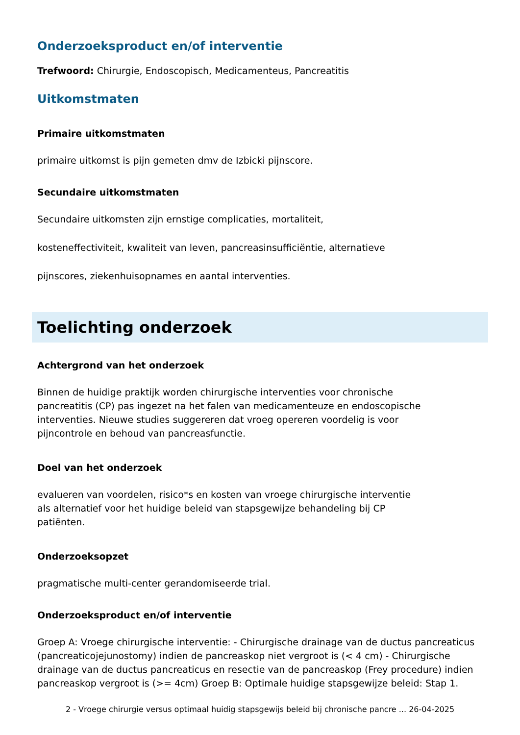Onderzoeksproduct en/of interventie
Trefwoord: Chirurgie, Endoscopisch, Medicamenteus, Pancreatitis
Uitkomstmaten
Primaire uitkomstmaten
primaire uitkomst is pijn gemeten dmv de Izbicki pijnscore.
Secundaire uitkomstmaten
Secundaire uitkomsten zijn ernstige complicaties, mortaliteit,
kosteneffectiviteit, kwaliteit van leven, pancreasinsufficiëntie, alternatieve
pijnscores, ziekenhuisopnames en aantal interventies.
Toelichting onderzoek
Achtergrond van het onderzoek
Binnen de huidige praktijk worden chirurgische interventies voor chronische
pancreatitis (CP) pas ingezet na het falen van medicamenteuze en endoscopische
interventies. Nieuwe studies suggereren dat vroeg opereren voordelig is voor
pijncontrole en behoud van pancreasfunctie.
Doel van het onderzoek
evalueren van voordelen, risico*s en kosten van vroege chirurgische interventie
als alternatief voor het huidige beleid van stapsgewijze behandeling bij CP
patiënten.
Onderzoeksopzet
pragmatische multi-center gerandomiseerde trial.
Onderzoeksproduct en/of interventie
Groep A: Vroege chirurgische interventie: - Chirurgische drainage van de ductus pancreaticus (pancreaticojejunostomy) indien de pancreaskop niet vergroot is (< 4 cm) - Chirurgische drainage van de ductus pancreaticus en resectie van de pancreaskop (Frey procedure) indien pancreaskop vergroot is (>= 4cm) Groep B: Optimale huidige stapsgewijze beleid: Stap 1.
2 - Vroege chirurgie versus optimaal huidig stapsgewijs beleid bij chronische pancre ... 26-04-2025